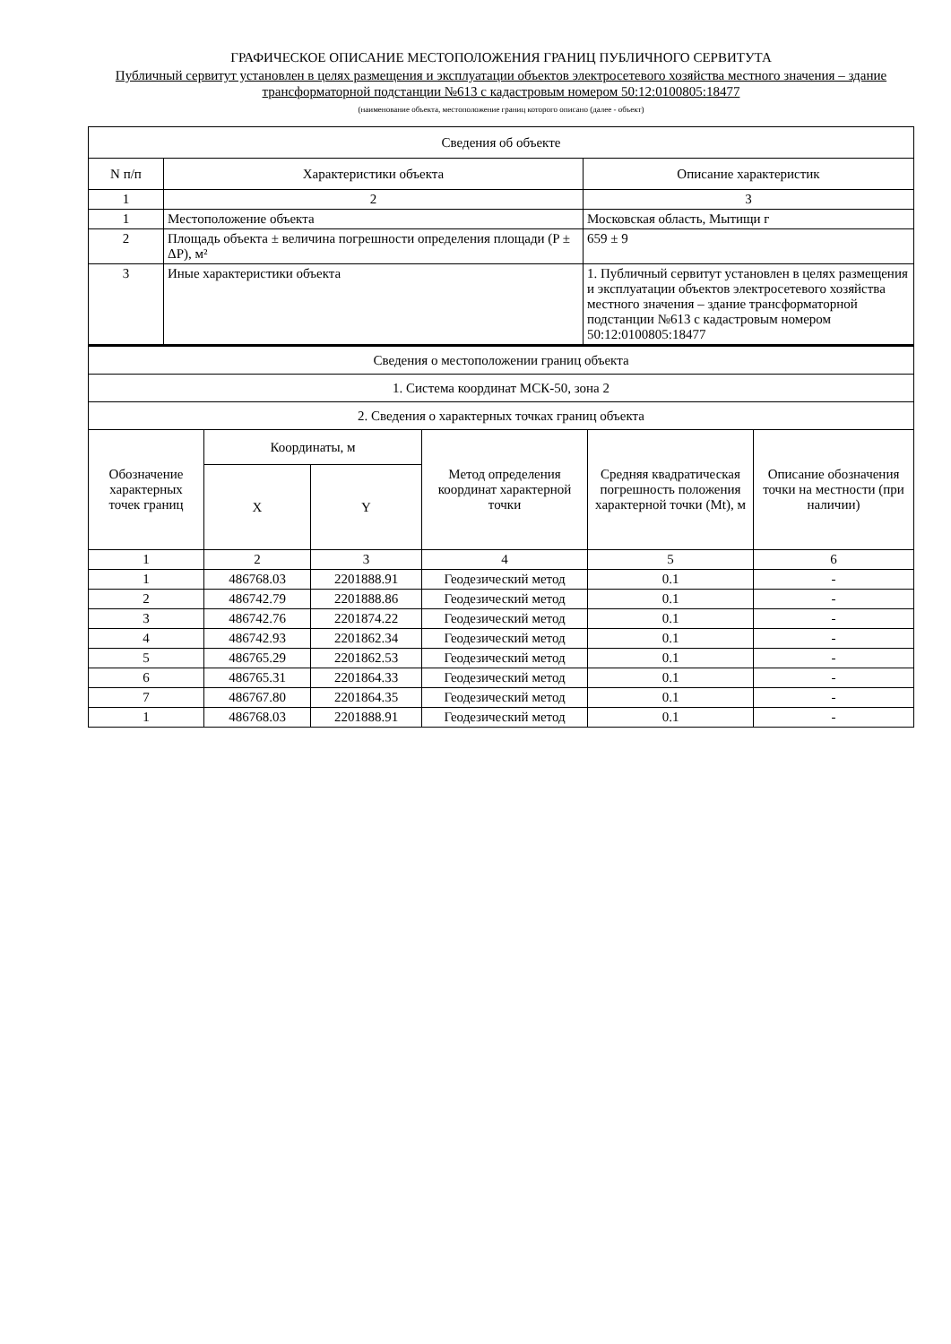ГРАФИЧЕСКОЕ ОПИСАНИЕ МЕСТОПОЛОЖЕНИЯ ГРАНИЦ ПУБЛИЧНОГО СЕРВИТУТА
Публичный сервитут установлен в целях размещения и эксплуатации объектов электросетевого хозяйства местного значения – здание трансформаторной подстанции №613 с кадастровым номером 50:12:0100805:18477
(наименование объекта, местоположение границ которого описано (далее - объект)
| Сведения об объекте | | |
| --- | --- | --- |
| N п/п | Характеристики объекта | Описание характеристик |
| 1 | 2 | 3 |
| 1 | Местоположение объекта | Московская область, Мытищи г |
| 2 | Площадь объекта ± величина погрешности определения площади (P ± ΔP), м² | 659 ± 9 |
| 3 | Иные характеристики объекта | 1. Публичный сервитут установлен в целях размещения и эксплуатации объектов электросетевого хозяйства местного значения – здание трансформаторной подстанции №613 с кадастровым номером 50:12:0100805:18477 |
| Сведения о местоположении границ объекта | | | | | |
| --- | --- | --- | --- | --- | --- |
| 1. Система координат МСК-50, зона 2 | | | | | |
| 2. Сведения о характерных точках границ объекта | | | | | |
| Обозначение характерных точек границ | Координаты, м | | Метод определения координат характерной точки | Средняя квадратическая погрешность положения характерной точки (Mt), м | Описание обозначения точки на местности (при наличии) |
| | X | Y | | | |
| 1 | 2 | 3 | 4 | 5 | 6 |
| 1 | 486768.03 | 2201888.91 | Геодезический метод | 0.1 | - |
| 2 | 486742.79 | 2201888.86 | Геодезический метод | 0.1 | - |
| 3 | 486742.76 | 2201874.22 | Геодезический метод | 0.1 | - |
| 4 | 486742.93 | 2201862.34 | Геодезический метод | 0.1 | - |
| 5 | 486765.29 | 2201862.53 | Геодезический метод | 0.1 | - |
| 6 | 486765.31 | 2201864.33 | Геодезический метод | 0.1 | - |
| 7 | 486767.80 | 2201864.35 | Геодезический метод | 0.1 | - |
| 1 | 486768.03 | 2201888.91 | Геодезический метод | 0.1 | - |